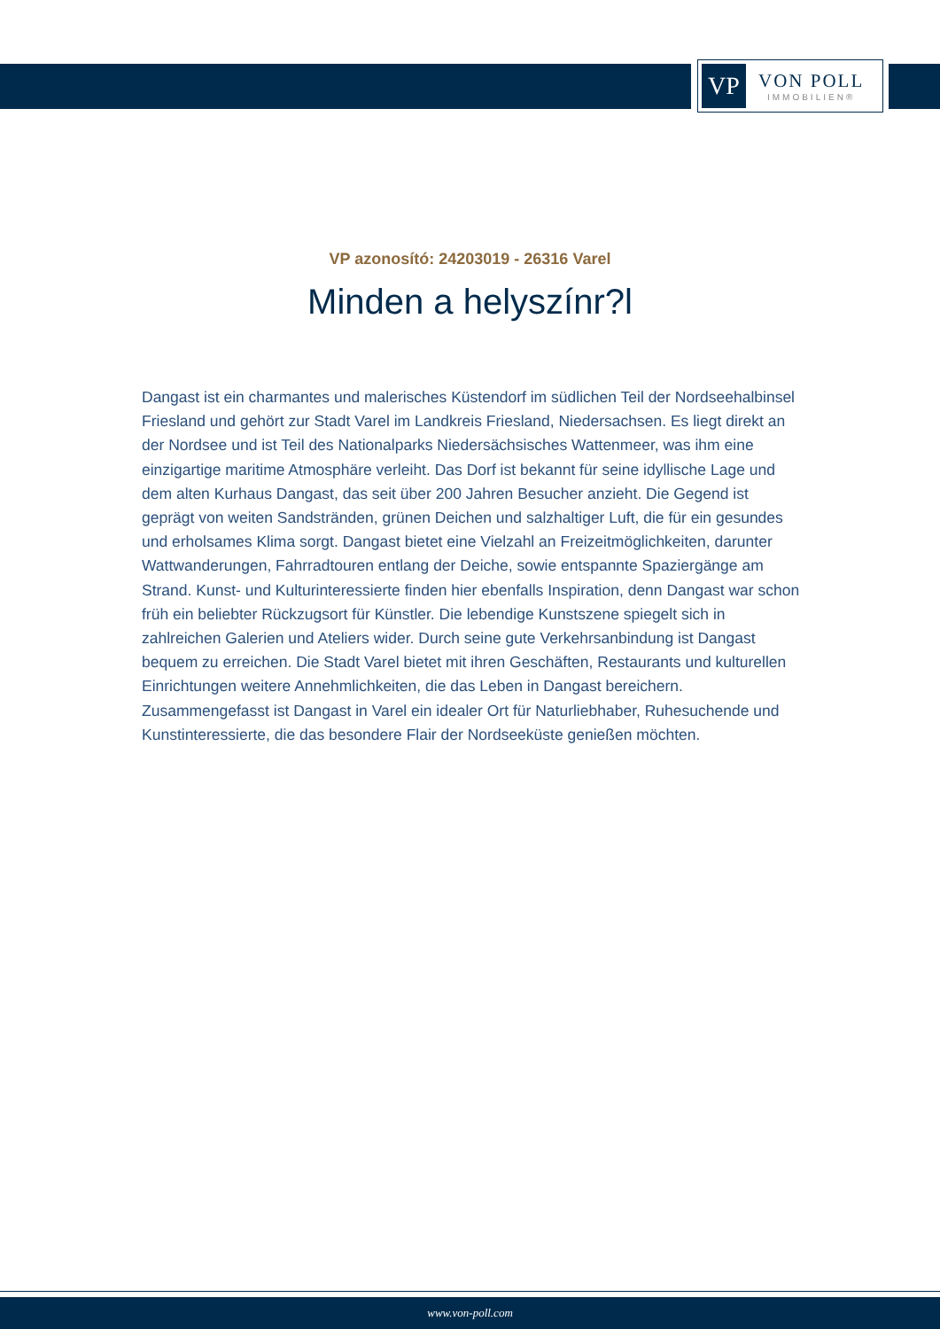VP
VON POLL
IMMOBILIEN®
VP azonosító: 24203019 - 26316 Varel
Minden a helyszínr?l
Dangast ist ein charmantes und malerisches Küstendorf im südlichen Teil der Nordseehalbinsel Friesland und gehört zur Stadt Varel im Landkreis Friesland, Niedersachsen. Es liegt direkt an der Nordsee und ist Teil des Nationalparks Niedersächsisches Wattenmeer, was ihm eine einzigartige maritime Atmosphäre verleiht. Das Dorf ist bekannt für seine idyllische Lage und dem alten Kurhaus Dangast, das seit über 200 Jahren Besucher anzieht. Die Gegend ist geprägt von weiten Sandstränden, grünen Deichen und salzhaltiger Luft, die für ein gesundes und erholsames Klima sorgt. Dangast bietet eine Vielzahl an Freizeitmöglichkeiten, darunter Wattwanderungen, Fahrradtouren entlang der Deiche, sowie entspannte Spaziergänge am Strand. Kunst- und Kulturinteressierte finden hier ebenfalls Inspiration, denn Dangast war schon früh ein beliebter Rückzugsort für Künstler. Die lebendige Kunstszene spiegelt sich in zahlreichen Galerien und Ateliers wider. Durch seine gute Verkehrsanbindung ist Dangast bequem zu erreichen. Die Stadt Varel bietet mit ihren Geschäften, Restaurants und kulturellen Einrichtungen weitere Annehmlichkeiten, die das Leben in Dangast bereichern. Zusammengefasst ist Dangast in Varel ein idealer Ort für Naturliebhaber, Ruhesuchende und Kunstinteressierte, die das besondere Flair der Nordseeküste genießen möchten.
www.von-poll.com